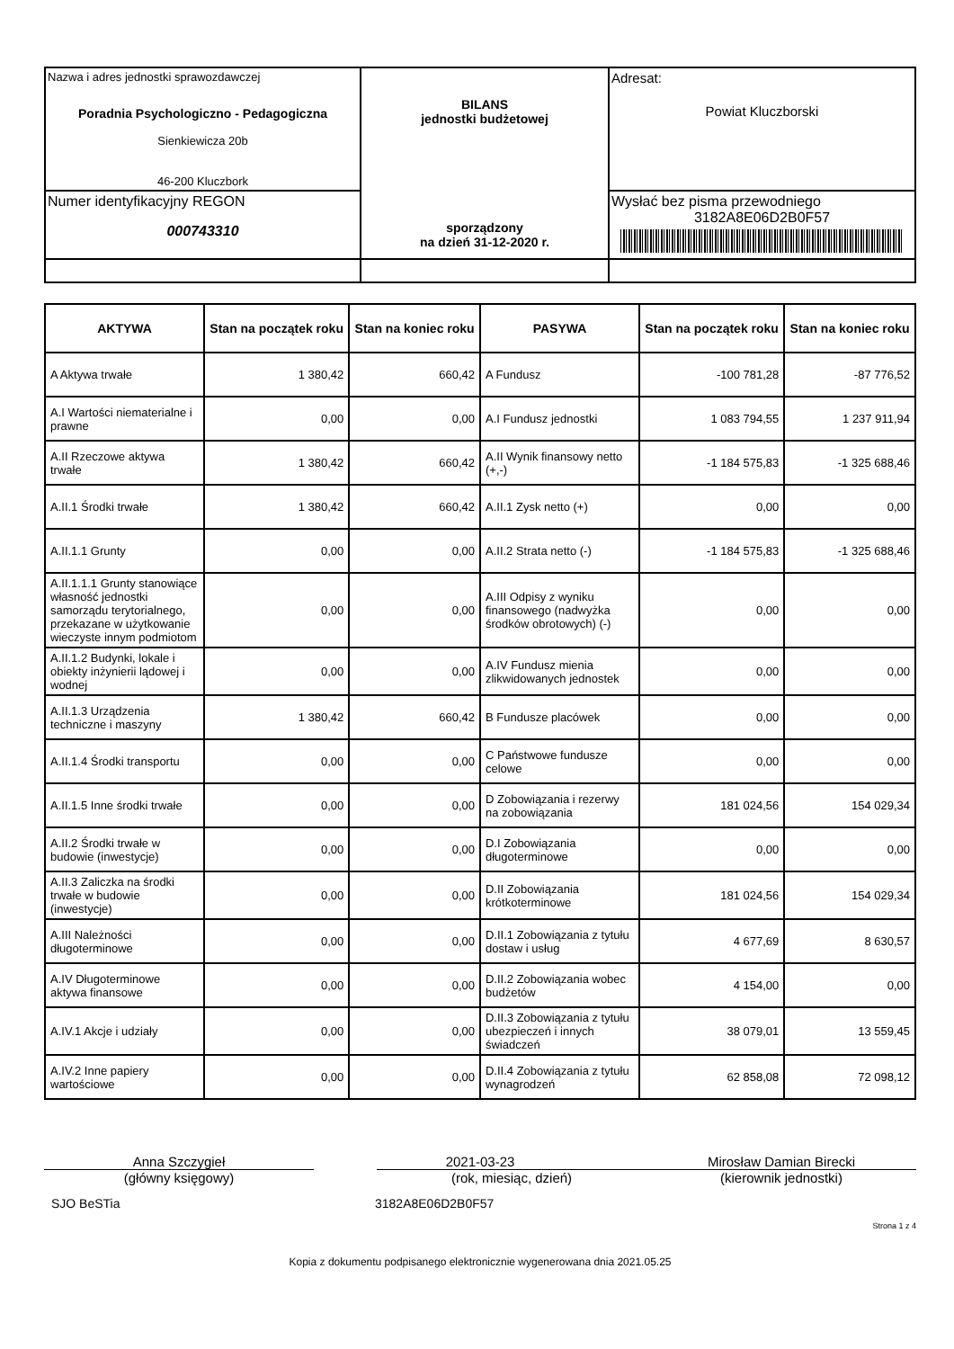| Nazwa i adres jednostki sprawozdawczej Poradnia Psychologiczno - Pedagogiczna Sienkiewicza 20b 46-200 Kluczbork | BILANS jednostki budżetowej sporządzony na dzień 31-12-2020 r. | Adresat: Powiat Kluczborski |
| Numer identyfikacyjny REGON 000743310 | | Wysłać bez pisma przewodniego 3182A8E06D2B0F57 |
| AKTYWA | Stan na początek roku | Stan na koniec roku | PASYWA | Stan na początek roku | Stan na koniec roku |
| --- | --- | --- | --- | --- | --- |
| A Aktywa trwałe | 1 380,42 | 660,42 | A Fundusz | -100 781,28 | -87 776,52 |
| A.I Wartości niematerialne i prawne | 0,00 | 0,00 | A.I Fundusz jednostki | 1 083 794,55 | 1 237 911,94 |
| A.II Rzeczowe aktywa trwałe | 1 380,42 | 660,42 | A.II Wynik finansowy netto (+,-) | -1 184 575,83 | -1 325 688,46 |
| A.II.1 Środki trwałe | 1 380,42 | 660,42 | A.II.1 Zysk netto (+) | 0,00 | 0,00 |
| A.II.1.1 Grunty | 0,00 | 0,00 | A.II.2 Strata netto (-) | -1 184 575,83 | -1 325 688,46 |
| A.II.1.1.1 Grunty stanowiące własność jednostki samorządu terytorialnego, przekazane w użytkowanie wieczyste innym podmiotom | 0,00 | 0,00 | A.III Odpisy z wyniku finansowego (nadwyżka środków obrotowych) (-) | 0,00 | 0,00 |
| A.II.1.2 Budynki, lokale i obiekty inżynierii lądowej i wodnej | 0,00 | 0,00 | A.IV Fundusz mienia zlikwidowanych jednostek | 0,00 | 0,00 |
| A.II.1.3 Urządzenia techniczne i maszyny | 1 380,42 | 660,42 | B Fundusze placówek | 0,00 | 0,00 |
| A.II.1.4 Środki transportu | 0,00 | 0,00 | C Państwowe fundusze celowe | 0,00 | 0,00 |
| A.II.1.5 Inne środki trwałe | 0,00 | 0,00 | D Zobowiązania i rezerwy na zobowiązania | 181 024,56 | 154 029,34 |
| A.II.2 Środki trwałe w budowie (inwestycje) | 0,00 | 0,00 | D.I Zobowiązania długoterminowe | 0,00 | 0,00 |
| A.II.3 Zaliczka na środki trwałe w budowie (inwestycje) | 0,00 | 0,00 | D.II Zobowiązania krótkoterminowe | 181 024,56 | 154 029,34 |
| A.III Należności długoterminowe | 0,00 | 0,00 | D.II.1 Zobowiązania z tytułu dostaw i usług | 4 677,69 | 8 630,57 |
| A.IV Długoterminowe aktywa finansowe | 0,00 | 0,00 | D.II.2 Zobowiązania wobec budżetów | 4 154,00 | 0,00 |
| A.IV.1 Akcje i udziały | 0,00 | 0,00 | D.II.3 Zobowiązania z tytułu ubezpieczeń i innych świadczeń | 38 079,01 | 13 559,45 |
| A.IV.2 Inne papiery wartościowe | 0,00 | 0,00 | D.II.4 Zobowiązania z tytułu wynagrodzeń | 62 858,08 | 72 098,12 |
Anna Szczygieł
(główny księgowy)
2021-03-23
(rok, miesiąc, dzień)
Mirosław Damian Birecki
(kierownik jednostki)
SJO BeSTia 3182A8E06D2B0F57
Strona 1 z 4
Kopia z dokumentu podpisanego elektronicznie wygenerowana dnia 2021.05.25